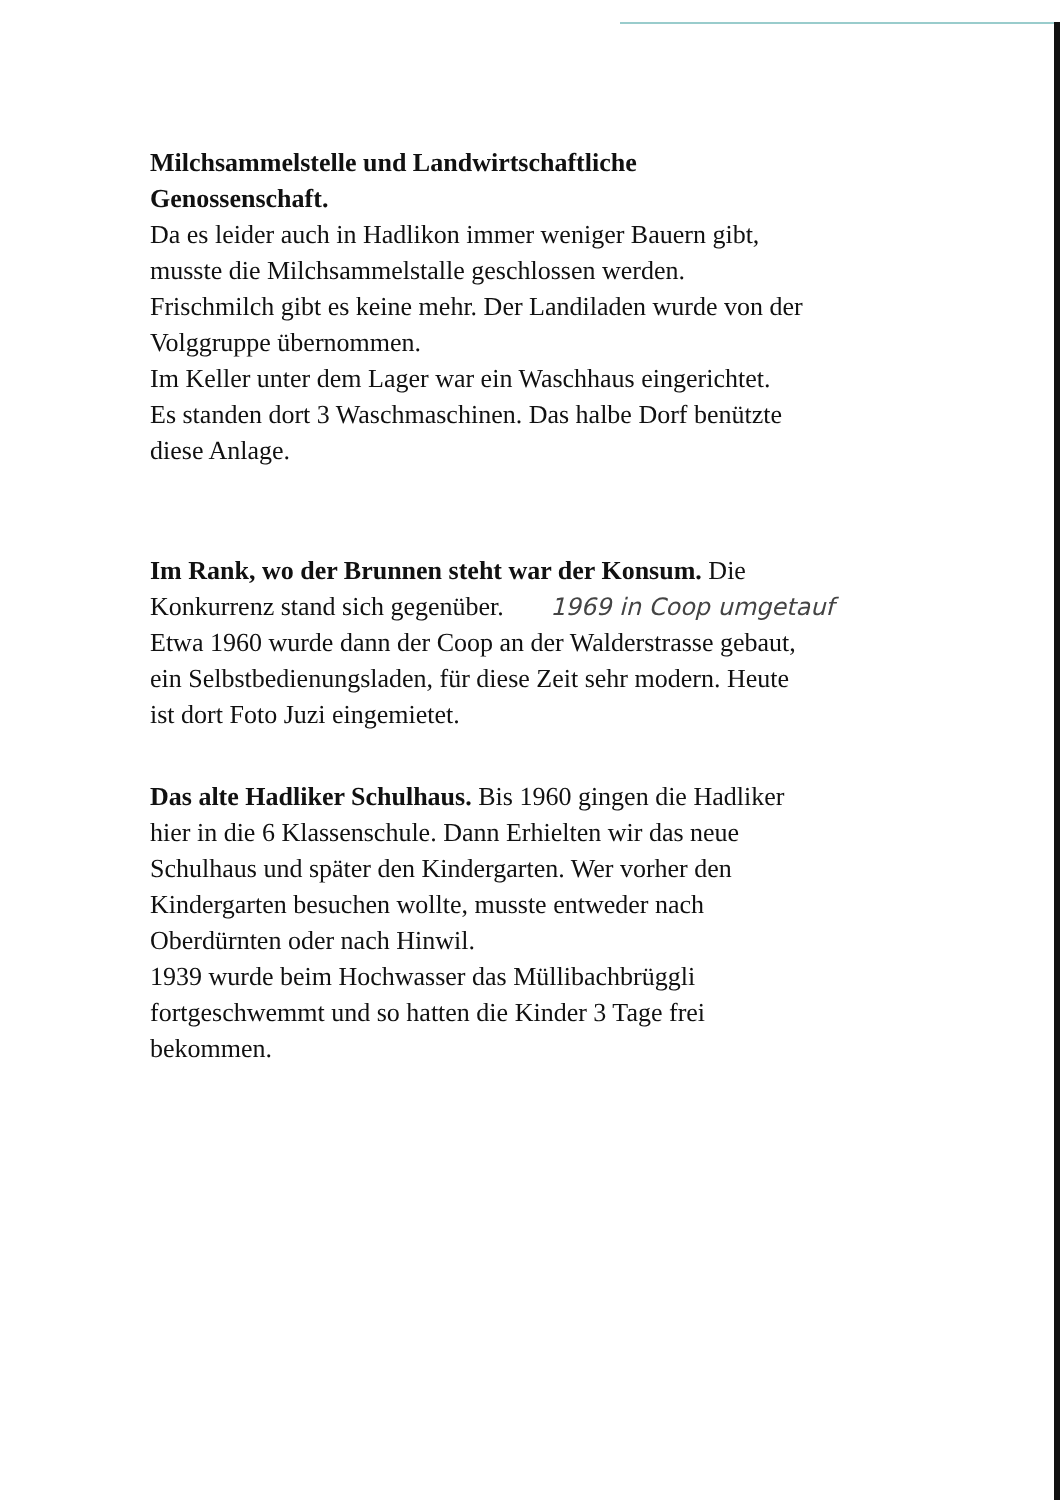Milchsammelstelle und Landwirtschaftliche
Genossenschaft.
Da es leider auch in Hadlikon immer weniger Bauern gibt,
musste die Milchsammelstalle geschlossen werden.
Frischmilch gibt es keine mehr. Der Landiladen wurde von der
Volggruppe übernommen.
Im Keller unter dem Lager war ein Waschhaus eingerichtet.
Es standen dort 3 Waschmaschinen. Das halbe Dorf benützte
diese Anlage.
Im Rank, wo der Brunnen steht war der Konsum. Die
Konkurrenz stand sich gegenüber. 1969 in Coop umgetauf
Etwa 1960 wurde dann der Coop an der Walderstrasse gebaut,
ein Selbstbedienungsladen, für diese Zeit sehr modern. Heute
ist dort Foto Juzi eingemietet.
Das alte Hadliker Schulhaus. Bis 1960 gingen die Hadliker
hier in die 6 Klassenschule. Dann Erhielten wir das neue
Schulhaus und später den Kindergarten. Wer vorher den
Kindergarten besuchen wollte, musste entweder nach
Oberdürnten oder nach Hinwil.
1939 wurde beim Hochwasser das Müllibachbrüggli
fortgeschwemmt und so hatten die Kinder 3 Tage frei
bekommen.